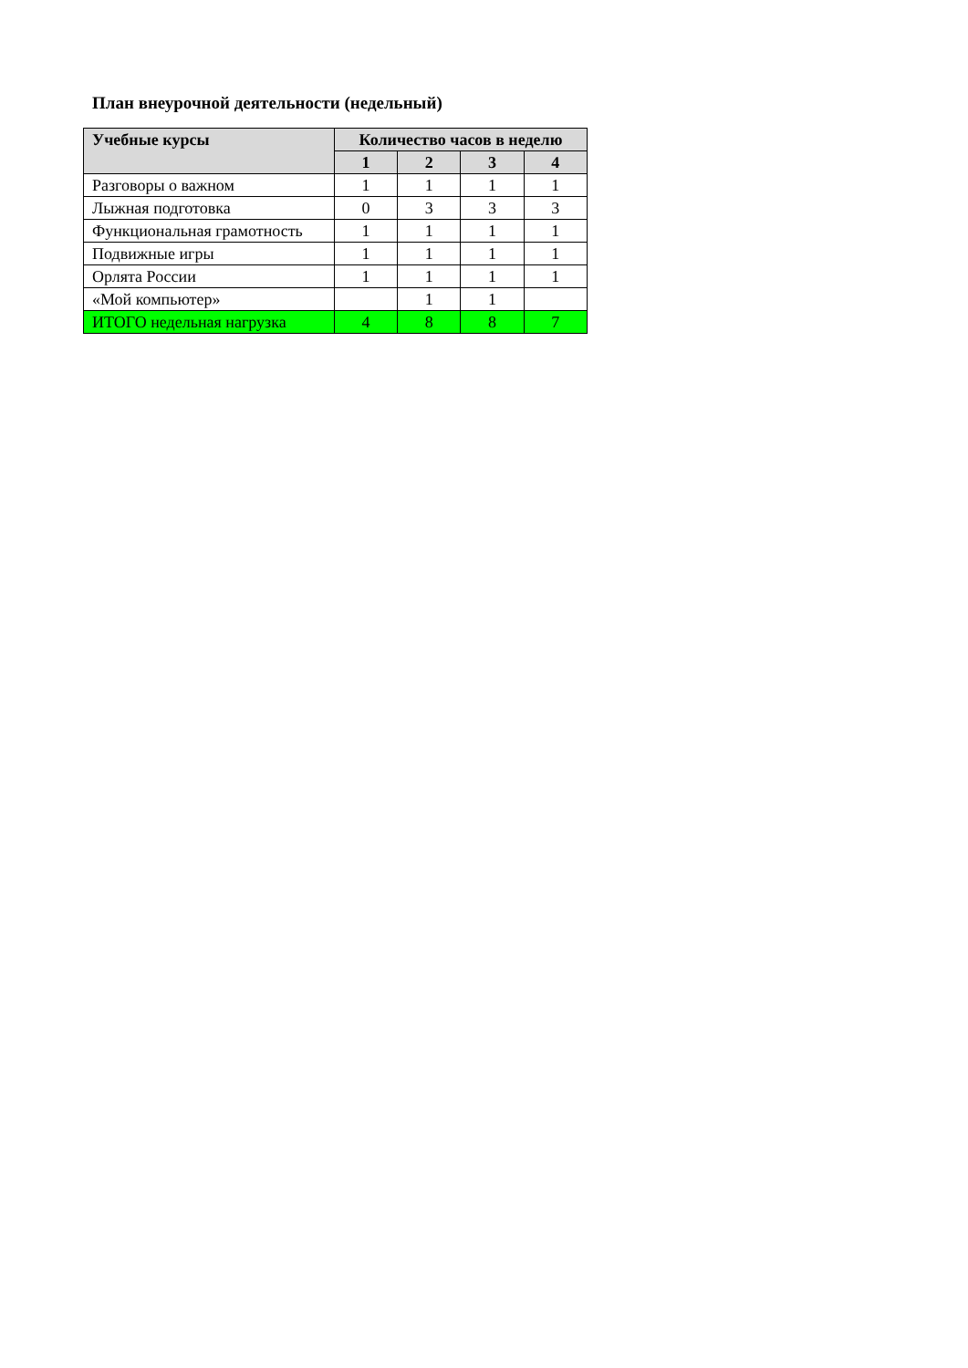План внеурочной деятельности (недельный)
| Учебные курсы | Количество часов в неделю | | | |
| --- | --- | --- | --- | --- |
| | 1 | 2 | 3 | 4 |
| Разговоры о важном | 1 | 1 | 1 | 1 |
| Лыжная подготовка | 0 | 3 | 3 | 3 |
| Функциональная грамотность | 1 | 1 | 1 | 1 |
| Подвижные игры | 1 | 1 | 1 | 1 |
| Орлята России | 1 | 1 | 1 | 1 |
| «Мой компьютер» | | 1 | 1 | |
| ИТОГО недельная нагрузка | 4 | 8 | 8 | 7 |